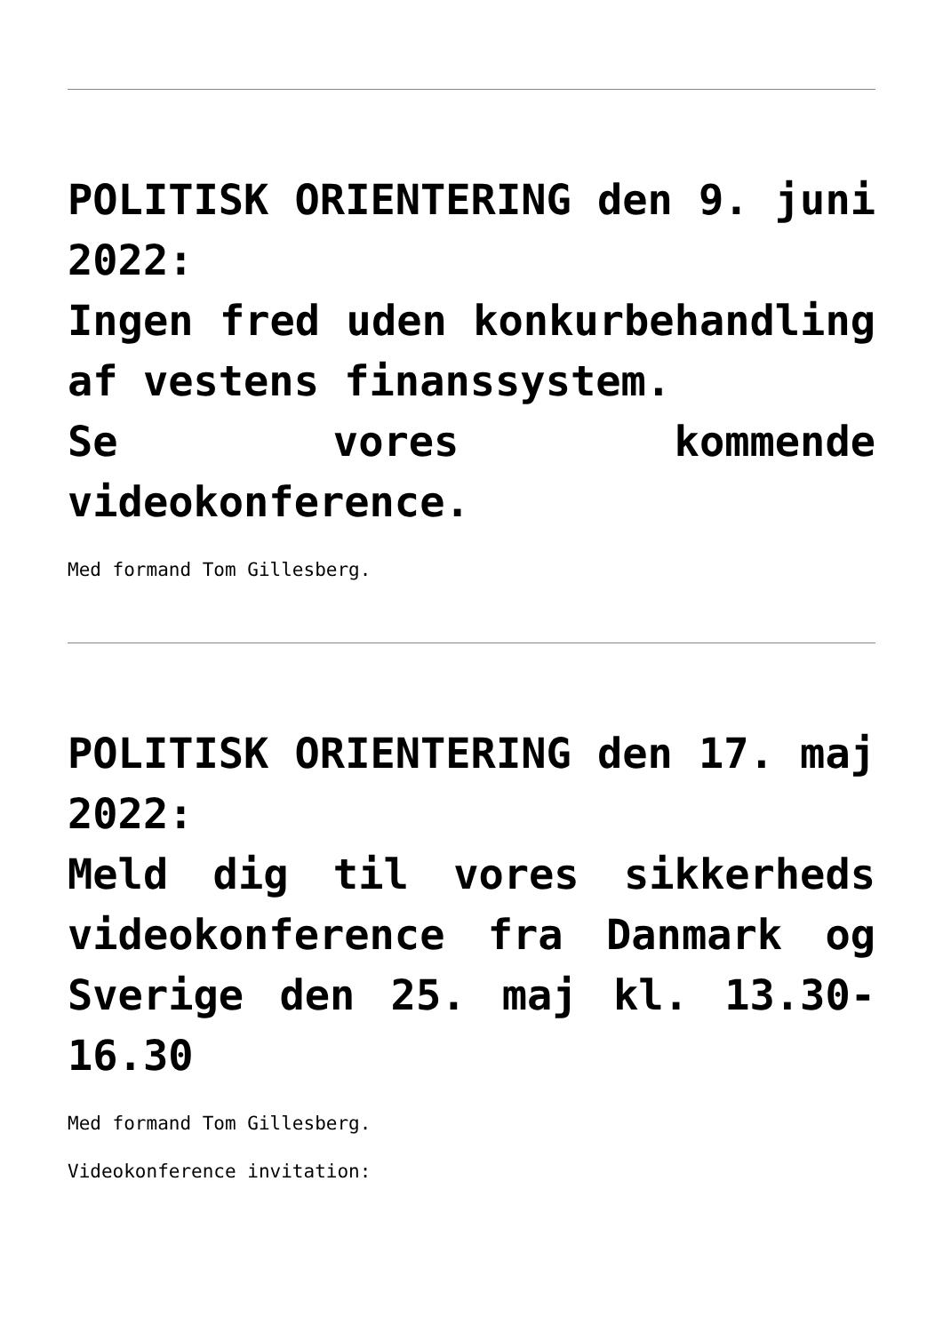POLITISK ORIENTERING den 9. juni 2022:
Ingen fred uden konkurbehandling af vestens finanssystem.
Se vores kommende videokonference.
Med formand Tom Gillesberg.
POLITISK ORIENTERING den 17. maj 2022:
Meld dig til vores sikkerheds videokonference fra Danmark og Sverige den 25. maj kl. 13.30-16.30
Med formand Tom Gillesberg.
Videokonference invitation: